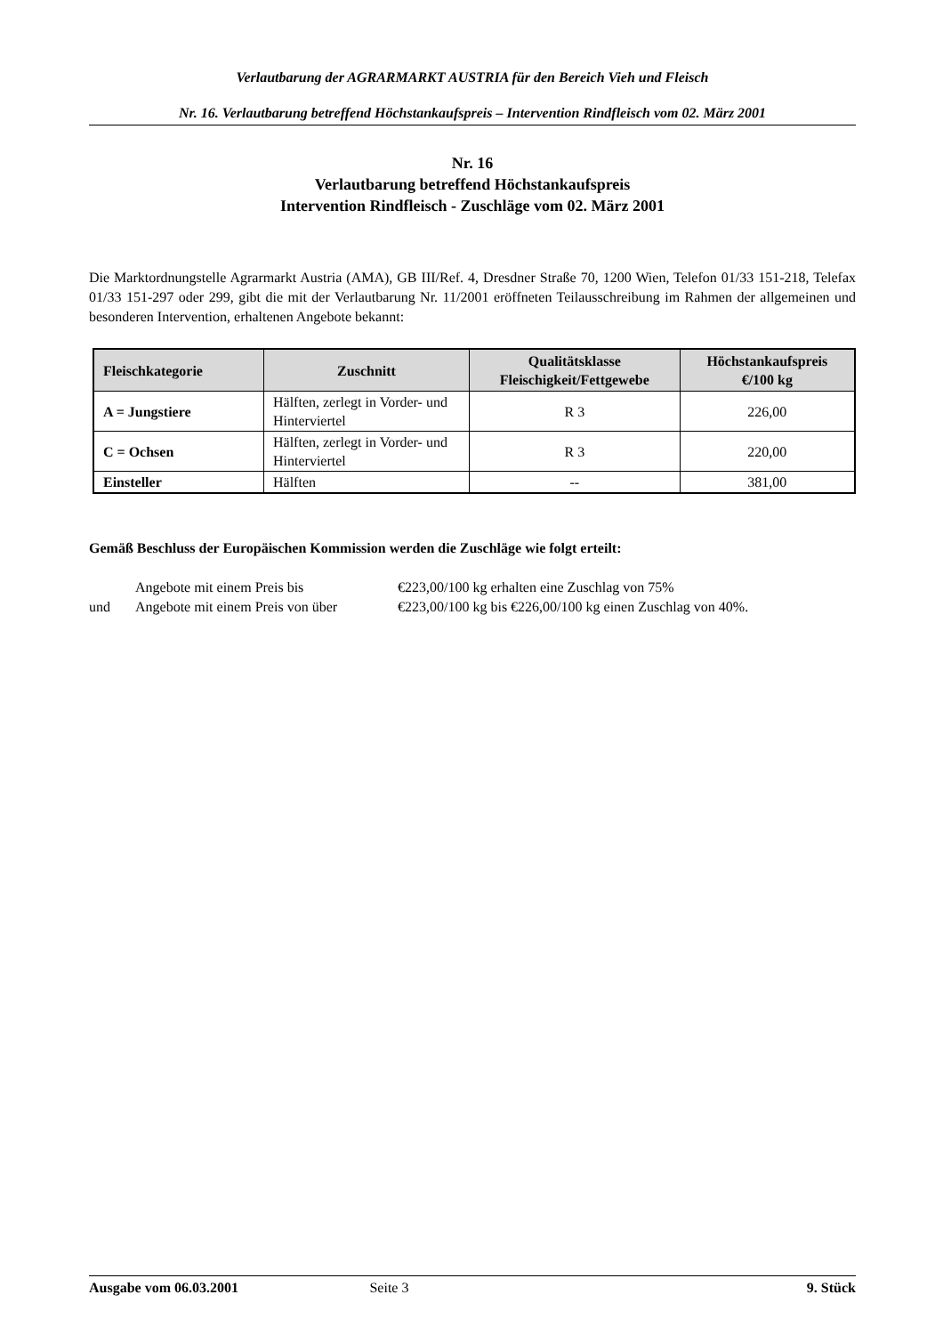Verlautbarung der AGRARMARKT AUSTRIA für den Bereich Vieh und Fleisch
Nr. 16. Verlautbarung betreffend Höchstankaufspreis – Intervention Rindfleisch vom 02. März 2001
Nr. 16
Verlautbarung betreffend Höchstankaufspreis
Intervention Rindfleisch - Zuschläge vom 02. März 2001
Die Marktordnungstelle Agrarmarkt Austria (AMA), GB III/Ref. 4, Dresdner Straße 70, 1200 Wien, Telefon 01/33 151-218, Telefax 01/33 151-297 oder 299, gibt die mit der Verlautbarung Nr. 11/2001 eröffneten Teilausschreibung im Rahmen der allgemeinen und besonderen Intervention, erhaltenen Angebote bekannt:
| Fleischkategorie | Zuschnitt | Qualitätsklasse Fleischigkeit/Fettgewebe | Höchstankaufspreis €/100 kg |
| --- | --- | --- | --- |
| A = Jungstiere | Hälften, zerlegt in Vorder- und Hinterviertel | R 3 | 226,00 |
| C = Ochsen | Hälften, zerlegt in Vorder- und Hinterviertel | R 3 | 220,00 |
| Einsteller | Hälften | -- | 381,00 |
Gemäß Beschluss der Europäischen Kommission werden die Zuschläge wie folgt erteilt:
Angebote mit einem Preis bis €223,00/100 kg erhalten eine Zuschlag von 75%
und Angebote mit einem Preis von über €223,00/100 kg bis €226,00/100 kg einen Zuschlag von 40%.
Ausgabe vom 06.03.2001 Seite 3 9. Stück